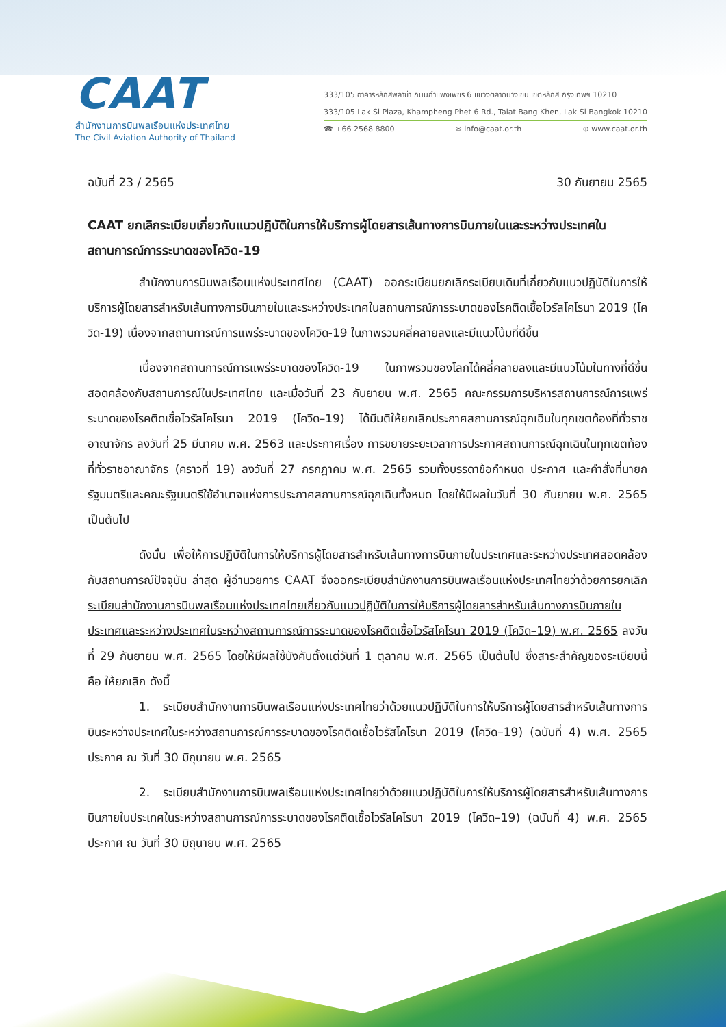CAAT
สำนักงานการบินพลเรือนแห่งประเทศไทย
The Civil Aviation Authority of Thailand
333/105 อาคารหลักสี่พลาซ่า ถนนกำแพงเพชร 6 แขวงตลาดบางเขน เขตหลักสี่ กรุงเทพฯ 10210
333/105 Lak Si Plaza, Khampheng Phet 6 Rd., Talat Bang Khen, Lak Si Bangkok 10210
☎ +66 2568 8800 ✉ info@caat.or.th ⊕ www.caat.or.th
ฉบับที่ 23 / 2565 30 กันยายน 2565
CAAT ยกเลิกระเบียบเกี่ยวกับแนวปฏิบัติในการให้บริการผู้โดยสารเส้นทางการบินภายในและระหว่างประเทศในสถานการณ์การระบาดของโควิด-19
สำนักงานการบินพลเรือนแห่งประเทศไทย (CAAT) ออกระเบียบยกเลิกระเบียบเดิมที่เกี่ยวกับแนวปฏิบัติในการให้บริการผู้โดยสารสำหรับเส้นทางการบินภายในและระหว่างประเทศในสถานการณ์การระบาดของโรคติดเชื้อไวรัสโคโรนา 2019 (โควิด-19) เนื่องจากสถานการณ์การแพร่ระบาดของโควิด-19 ในภาพรวมคลี่คลายลงและมีแนวโน้มที่ดีขึ้น
เนื่องจากสถานการณ์การแพร่ระบาดของโควิด-19 ในภาพรวมของโลกได้คลี่คลายลงและมีแนวโน้มในทางที่ดีขึ้นสอดคล้องกับสถานการณ์ในประเทศไทย และเมื่อวันที่ 23 กันยายน พ.ศ. 2565 คณะกรรมการบริหารสถานการณ์การแพร่ระบาดของโรคติดเชื้อไวรัสโคโรนา 2019 (โควิด–19) ได้มีมติให้ยกเลิกประกาศสถานการณ์ฉุกเฉินในทุกเขตท้องที่ทั่วราชอาณาจักร ลงวันที่ 25 มีนาคม พ.ศ. 2563 และประกาศเรื่อง การขยายระยะเวลาการประกาศสถานการณ์ฉุกเฉินในทุกเขตท้องที่ทั่วราชอาณาจักร (คราวที่ 19) ลงวันที่ 27 กรกฎาคม พ.ศ. 2565 รวมทั้งบรรดาข้อกำหนด ประกาศ และคำสั่งที่นายกรัฐมนตรีและคณะรัฐมนตรีใช้อำนาจแห่งการประกาศสถานการณ์ฉุกเฉินทั้งหมด โดยให้มีผลในวันที่ 30 กันยายน พ.ศ. 2565 เป็นต้นไป
ดังนั้น เพื่อให้การปฏิบัติในการให้บริการผู้โดยสารสำหรับเส้นทางการบินภายในประเทศและระหว่างประเทศสอดคล้องกับสถานการณ์ปัจจุบัน ล่าสุด ผู้อำนวยการ CAAT จึงออกระเบียบสำนักงานการบินพลเรือนแห่งประเทศไทยว่าด้วยการยกเลิกระเบียบสำนักงานการบินพลเรือนแห่งประเทศไทยเกี่ยวกับแนวปฏิบัติในการให้บริการผู้โดยสารสำหรับเส้นทางการบินภายในประเทศและระหว่างประเทศในระหว่างสถานการณ์การระบาดของโรคติดเชื้อไวรัสโคโรนา 2019 (โควิด–19) พ.ศ. 2565 ลงวันที่ 29 กันยายน พ.ศ. 2565 โดยให้มีผลใช้บังคับตั้งแต่วันที่ 1 ตุลาคม พ.ศ. 2565 เป็นต้นไป ซึ่งสาระสำคัญของระเบียบนี้ คือ ให้ยกเลิก ดังนี้
1. ระเบียบสำนักงานการบินพลเรือนแห่งประเทศไทยว่าด้วยแนวปฏิบัติในการให้บริการผู้โดยสารสำหรับเส้นทางการบินระหว่างประเทศในระหว่างสถานการณ์การระบาดของโรคติดเชื้อไวรัสโคโรนา 2019 (โควิด–19) (ฉบับที่ 4) พ.ศ. 2565 ประกาศ ณ วันที่ 30 มิถุนายน พ.ศ. 2565
2. ระเบียบสำนักงานการบินพลเรือนแห่งประเทศไทยว่าด้วยแนวปฏิบัติในการให้บริการผู้โดยสารสำหรับเส้นทางการบินภายในประเทศในระหว่างสถานการณ์การระบาดของโรคติดเชื้อไวรัสโคโรนา 2019 (โควิด–19) (ฉบับที่ 4) พ.ศ. 2565 ประกาศ ณ วันที่ 30 มิถุนายน พ.ศ. 2565